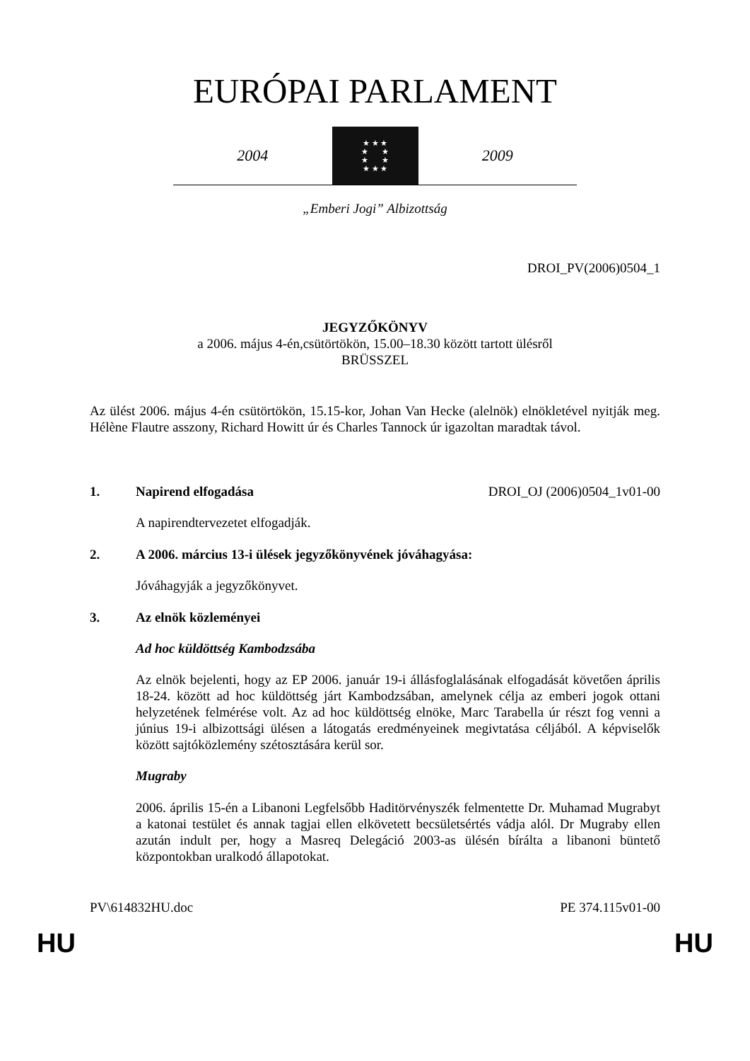EURÓPAI PARLAMENT
2004
★ ★ ★
★ ★
★ ★
★ ★ ★
2009
„Emberi Jogi” Albizottság
DROI_PV(2006)0504_1
JEGYZŐKÖNYV
a 2006. május 4-én,csütörtökön, 15.00–18.30 között tartott ülésről
BRÜSSZEL
Az ülést 2006. május 4-én csütörtökön, 15.15-kor, Johan Van Hecke (alelnök) elnökletével nyitják meg. Hélène Flautre asszony, Richard Howitt úr és Charles Tannock úr igazoltan maradtak távol.
1. Napirend elfogadása DROI_OJ (2006)0504_1v01-00
A napirendtervezetet elfogadják.
2. A 2006. március 13-i ülések jegyzőkönyvének jóváhagyása:
Jóváhagyják a jegyzőkönyvet.
3. Az elnök közleményei
Ad hoc küldöttség Kambodzsába
Az elnök bejelenti, hogy az EP 2006. január 19-i állásfoglalásának elfogadását követően április 18-24. között ad hoc küldöttség járt Kambodzsában, amelynek célja az emberi jogok ottani helyzetének felmérése volt. Az ad hoc küldöttség elnöke, Marc Tarabella úr részt fog venni a június 19-i albizottsági ülésen a látogatás eredményeinek megivtatása céljából. A képviselők között sajtóközlemény szétosztására kerül sor.
Mugraby
2006. április 15-én a Libanoni Legfelsőbb Haditörvényszék felmentette Dr. Muhamad Mugrabyt a katonai testület és annak tagjai ellen elkövetett becsületsértés vádja alól. Dr Mugraby ellen azután indult per, hogy a Masreq Delegáció 2003-as ülésén bírálta a libanoni büntető központokban uralkodó állapotokat.
PV\614832HU.doc PE 374.115v01-00
HU HU